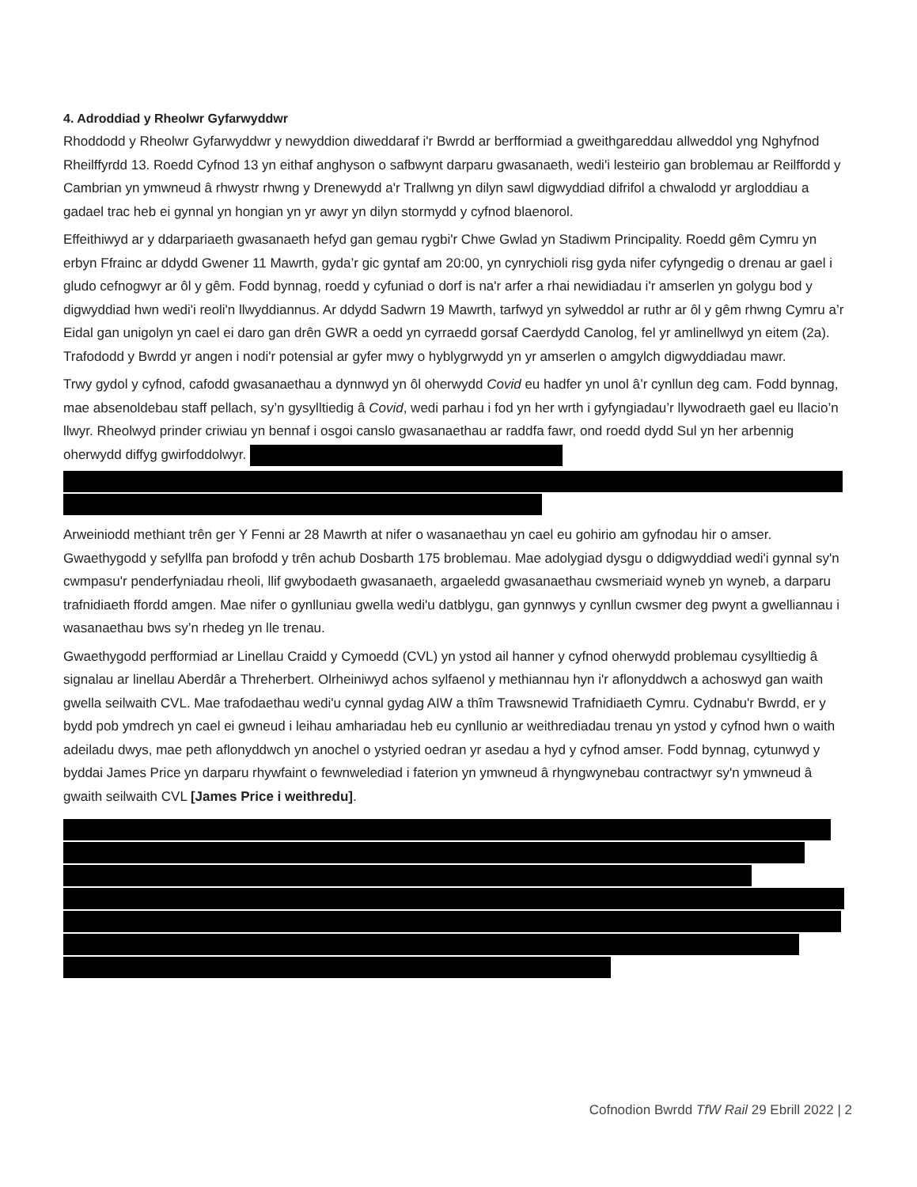4. Adroddiad y Rheolwr Gyfarwyddwr
Rhoddodd y Rheolwr Gyfarwyddwr y newyddion diweddaraf i'r Bwrdd ar berfformiad a gweithgareddau allweddol yng Nghyfnod Rheilffyrdd 13. Roedd Cyfnod 13 yn eithaf anghyson o safbwynt darparu gwasanaeth, wedi'i lesteirio gan broblemau ar Reilffordd y Cambrian yn ymwneud â rhwystr rhwng y Drenewydd a'r Trallwng yn dilyn sawl digwyddiad difrifol a chwalodd yr argloddiau a gadael trac heb ei gynnal yn hongian yn yr awyr yn dilyn stormydd y cyfnod blaenorol.
Effeithiwyd ar y ddarpariaeth gwasanaeth hefyd gan gemau rygbi'r Chwe Gwlad yn Stadiwm Principality. Roedd gêm Cymru yn erbyn Ffrainc ar ddydd Gwener 11 Mawrth, gyda’r gic gyntaf am 20:00, yn cynrychioli risg gyda nifer cyfyngedig o drenau ar gael i gludo cefnogwyr ar ôl y gêm. Fodd bynnag, roedd y cyfuniad o dorf is na'r arfer a rhai newidiadau i'r amserlen yn golygu bod y digwyddiad hwn wedi'i reoli'n llwyddiannus. Ar ddydd Sadwrn 19 Mawrth, tarfwyd yn sylweddol ar ruthr ar ôl y gêm rhwng Cymru a’r Eidal gan unigolyn yn cael ei daro gan drên GWR a oedd yn cyrraedd gorsaf Caerdydd Canolog, fel yr amlinellwyd yn eitem (2a). Trafododd y Bwrdd yr angen i nodi'r potensial ar gyfer mwy o hyblygrwydd yn yr amserlen o amgylch digwyddiadau mawr.
Trwy gydol y cyfnod, cafodd gwasanaethau a dynnwyd yn ôl oherwydd Covid eu hadfer yn unol â’r cynllun deg cam. Fodd bynnag, mae absenoldebau staff pellach, sy’n gysylltiedig â Covid, wedi parhau i fod yn her wrth i gyfyngiadau’r llywodraeth gael eu llacio’n llwyr. Rheolwyd prinder criwiau yn bennaf i osgoi canslo gwasanaethau ar raddfa fawr, ond roedd dydd Sul yn her arbennig oherwydd diffyg gwirfoddolwyr.
Arweiniodd methiant trên ger Y Fenni ar 28 Mawrth at nifer o wasanaethau yn cael eu gohirio am gyfnodau hir o amser. Gwaethygodd y sefyllfa pan brofodd y trên achub Dosbarth 175 broblemau. Mae adolygiad dysgu o ddigwyddiad wedi'i gynnal sy'n cwmpasu'r penderfyniadau rheoli, llif gwybodaeth gwasanaeth, argaeledd gwasanaethau cwsmeriaid wyneb yn wyneb, a darparu trafnidiaeth ffordd amgen. Mae nifer o gynlluniau gwella wedi'u datblygu, gan gynnwys y cynllun cwsmer deg pwynt a gwelliannau i wasanaethau bws sy’n rhedeg yn lle trenau.
Gwaethygodd perfformiad ar Linellau Craidd y Cymoedd (CVL) yn ystod ail hanner y cyfnod oherwydd problemau cysylltiedig â signalau ar linellau Aberdâr a Threherbert. Olrheiniwyd achos sylfaenol y methiannau hyn i'r aflonyddwch a achoswyd gan waith gwella seilwaith CVL. Mae trafodaethau wedi'u cynnal gydag AIW a thîm Trawsnewid Trafnidiaeth Cymru. Cydnabu'r Bwrdd, er y bydd pob ymdrech yn cael ei gwneud i leihau amhariadau heb eu cynllunio ar weithrediadau trenau yn ystod y cyfnod hwn o waith adeiladu dwys, mae peth aflonyddwch yn anochel o ystyried oedran yr asedau a hyd y cyfnod amser. Fodd bynnag, cytunwyd y byddai James Price yn darparu rhywfaint o fewnwelediad i faterion yn ymwneud â rhyngwynebau contractwyr sy'n ymwneud â gwaith seilwaith CVL [James Price i weithredu].
Cofnodion Bwrdd TfW Rail 29 Ebrill 2022 | 2